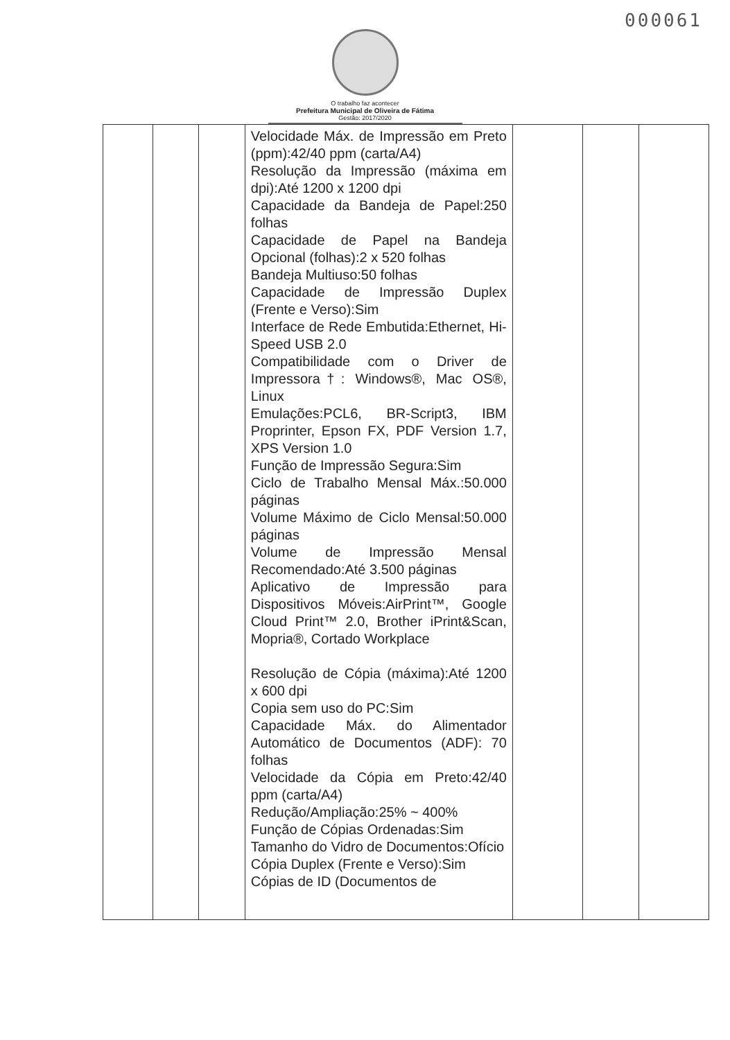000061
O trabalho faz acontecer
Prefeitura Municipal de Oliveira de Fátima
Gestão: 2017/2020
| | | | Velocidade Máx. de Impressão em Preto (ppm):42/40 ppm (carta/A4) Resolução da Impressão (máxima em dpi):Até 1200 x 1200 dpi Capacidade da Bandeja de Papel:250 folhas Capacidade de Papel na Bandeja Opcional (folhas):2 x 520 folhas Bandeja Multiuso:50 folhas Capacidade de Impressão Duplex (Frente e Verso):Sim Interface de Rede Embutida:Ethernet, Hi-Speed USB 2.0 Compatibilidade com o Driver de Impressora†: Windows®, Mac OS®, Linux Emulações:PCL6, BR-Script3, IBM Proprinter, Epson FX, PDF Version 1.7, XPS Version 1.0 Função de Impressão Segura:Sim Ciclo de Trabalho Mensal Máx.:50.000 páginas Volume Máximo de Ciclo Mensal:50.000 páginas Volume de Impressão Mensal Recomendado:Até 3.500 páginas Aplicativo de Impressão para Dispositivos Móveis:AirPrint™, Google Cloud Print™ 2.0, Brother iPrint&Scan, Mopria®, Cortado Workplace Resolução de Cópia (máxima):Até 1200 x 600 dpi Copia sem uso do PC:Sim Capacidade Máx. do Alimentador Automático de Documentos (ADF): 70 folhas Velocidade da Cópia em Preto:42/40 ppm (carta/A4) Redução/Ampliação:25% ~ 400% Função de Cópias Ordenadas:Sim Tamanho do Vidro de Documentos:Ofício Cópia Duplex (Frente e Verso):Sim Cópias de ID (Documentos de | | | |